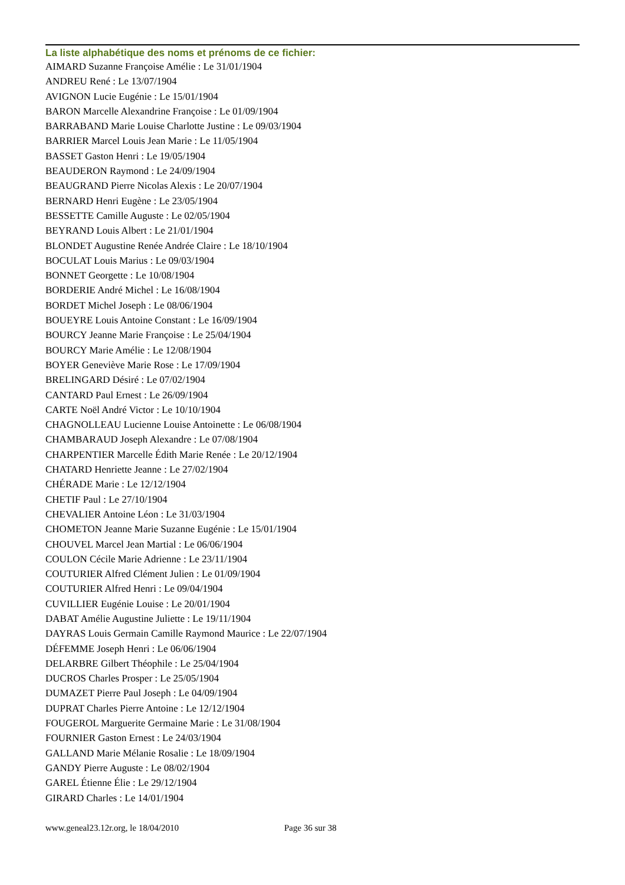La liste alphabétique des noms et prénoms de ce fichier:
AIMARD Suzanne Françoise Amélie : Le 31/01/1904
ANDREU René : Le 13/07/1904
AVIGNON Lucie Eugénie : Le 15/01/1904
BARON Marcelle Alexandrine Françoise : Le 01/09/1904
BARRABAND Marie Louise Charlotte Justine : Le 09/03/1904
BARRIER Marcel Louis Jean Marie : Le 11/05/1904
BASSET Gaston Henri : Le 19/05/1904
BEAUDERON Raymond : Le 24/09/1904
BEAUGRAND Pierre Nicolas Alexis : Le 20/07/1904
BERNARD Henri Eugène : Le 23/05/1904
BESSETTE Camille Auguste : Le 02/05/1904
BEYRAND Louis Albert : Le 21/01/1904
BLONDET Augustine Renée Andrée Claire : Le 18/10/1904
BOCULAT Louis Marius : Le 09/03/1904
BONNET Georgette : Le 10/08/1904
BORDERIE André Michel : Le 16/08/1904
BORDET Michel Joseph : Le 08/06/1904
BOUEYRE Louis Antoine Constant : Le 16/09/1904
BOURCY Jeanne Marie Françoise : Le 25/04/1904
BOURCY Marie Amélie : Le 12/08/1904
BOYER Geneviève Marie Rose : Le 17/09/1904
BRELINGARD Désiré : Le 07/02/1904
CANTARD Paul Ernest : Le 26/09/1904
CARTE Noël André Victor : Le 10/10/1904
CHAGNOLLEAU Lucienne Louise Antoinette : Le 06/08/1904
CHAMBARAUD Joseph Alexandre : Le 07/08/1904
CHARPENTIER Marcelle Édith Marie Renée : Le 20/12/1904
CHATARD Henriette Jeanne : Le 27/02/1904
CHÉRADE Marie : Le 12/12/1904
CHETIF Paul : Le 27/10/1904
CHEVALIER Antoine Léon : Le 31/03/1904
CHOMETON Jeanne Marie Suzanne Eugénie : Le 15/01/1904
CHOUVEL Marcel Jean Martial : Le 06/06/1904
COULON Cécile Marie Adrienne : Le 23/11/1904
COUTURIER Alfred Clément Julien : Le 01/09/1904
COUTURIER Alfred Henri : Le 09/04/1904
CUVILLIER Eugénie Louise : Le 20/01/1904
DABAT Amélie Augustine Juliette : Le 19/11/1904
DAYRAS Louis Germain Camille Raymond Maurice : Le 22/07/1904
DÉFEMME Joseph Henri : Le 06/06/1904
DELARBRE Gilbert Théophile : Le 25/04/1904
DUCROS Charles Prosper : Le 25/05/1904
DUMAZET Pierre Paul Joseph : Le 04/09/1904
DUPRAT Charles Pierre Antoine : Le 12/12/1904
FOUGEROL Marguerite Germaine Marie : Le 31/08/1904
FOURNIER Gaston Ernest : Le 24/03/1904
GALLAND Marie Mélanie Rosalie : Le 18/09/1904
GANDY Pierre Auguste : Le 08/02/1904
GAREL Étienne Élie : Le 29/12/1904
GIRARD Charles : Le 14/01/1904
www.geneal23.12r.org, le 18/04/2010 Page 36 sur 38